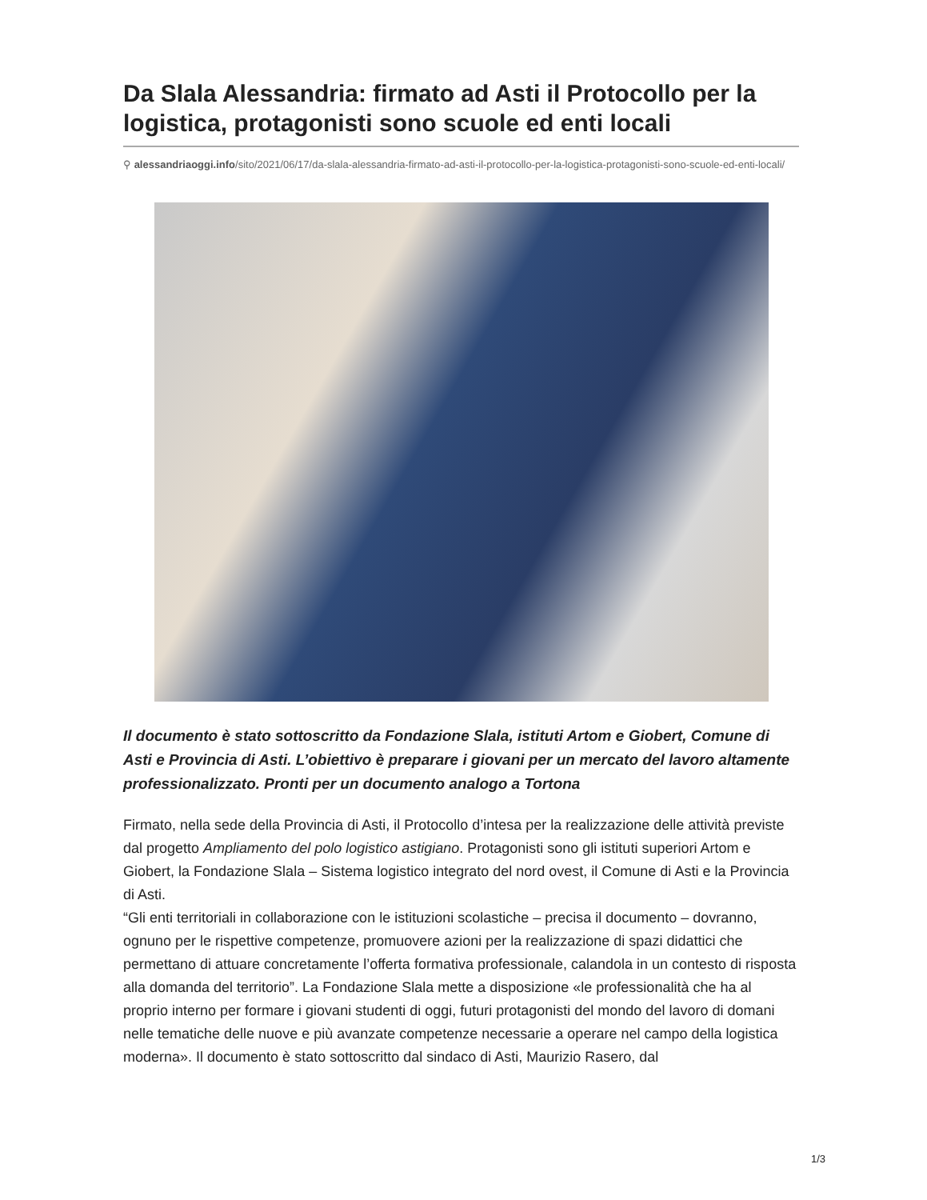Da Slala Alessandria: firmato ad Asti il Protocollo per la logistica, protagonisti sono scuole ed enti locali
⚲ alessandriaoggi.info/sito/2021/06/17/da-slala-alessandria-firmato-ad-asti-il-protocollo-per-la-logistica-protagonisti-sono-scuole-ed-enti-locali/
Il documento è stato sottoscritto da Fondazione Slala, istituti Artom e Giobert, Comune di Asti e Provincia di Asti. L’obiettivo è preparare i giovani per un mercato del lavoro altamente professionalizzato. Pronti per un documento analogo a Tortona
Firmato, nella sede della Provincia di Asti, il Protocollo d’intesa per la realizzazione delle attività previste dal progetto Ampliamento del polo logistico astigiano. Protagonisti sono gli istituti superiori Artom e Giobert, la Fondazione Slala – Sistema logistico integrato del nord ovest, il Comune di Asti e la Provincia di Asti.
“Gli enti territoriali in collaborazione con le istituzioni scolastiche – precisa il documento – dovranno, ognuno per le rispettive competenze, promuovere azioni per la realizzazione di spazi didattici che permettano di attuare concretamente l’offerta formativa professionale, calandola in un contesto di risposta alla domanda del territorio”. La Fondazione Slala mette a disposizione «le professionalità che ha al proprio interno per formare i giovani studenti di oggi, futuri protagonisti del mondo del lavoro di domani nelle tematiche delle nuove e più avanzate competenze necessarie a operare nel campo della logistica moderna». Il documento è stato sottoscritto dal sindaco di Asti, Maurizio Rasero, dal
1/3